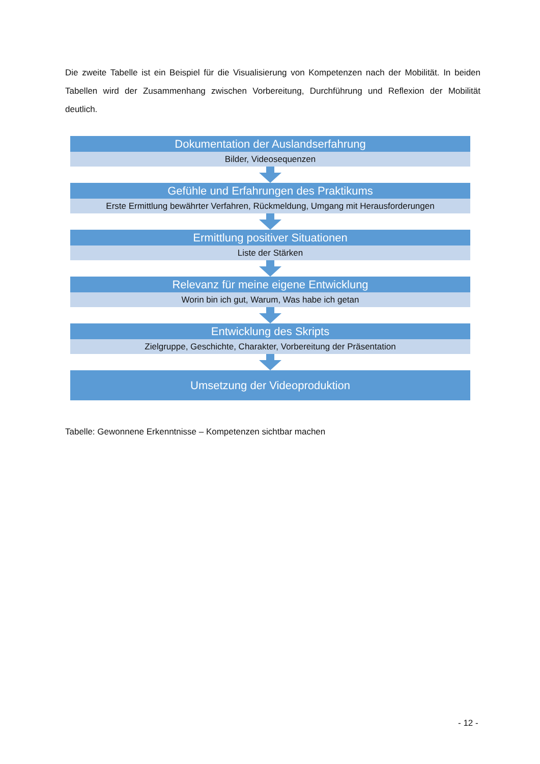Die zweite Tabelle ist ein Beispiel für die Visualisierung von Kompetenzen nach der Mobilität. In beiden Tabellen wird der Zusammenhang zwischen Vorbereitung, Durchführung und Reflexion der Mobilität deutlich.
Dokumentation der Auslandserfahrung
Bilder, Videosequenzen
Gefühle und Erfahrungen des Praktikums
Erste Ermittlung bewährter Verfahren, Rückmeldung, Umgang mit Herausforderungen
Ermittlung positiver Situationen
Liste der Stärken
Relevanz für meine eigene Entwicklung
Worin bin ich gut, Warum, Was habe ich getan
Entwicklung des Skripts
Zielgruppe, Geschichte, Charakter, Vorbereitung der Präsentation
Umsetzung der Videoproduktion
Tabelle: Gewonnene Erkenntnisse – Kompetenzen sichtbar machen
- 12 -